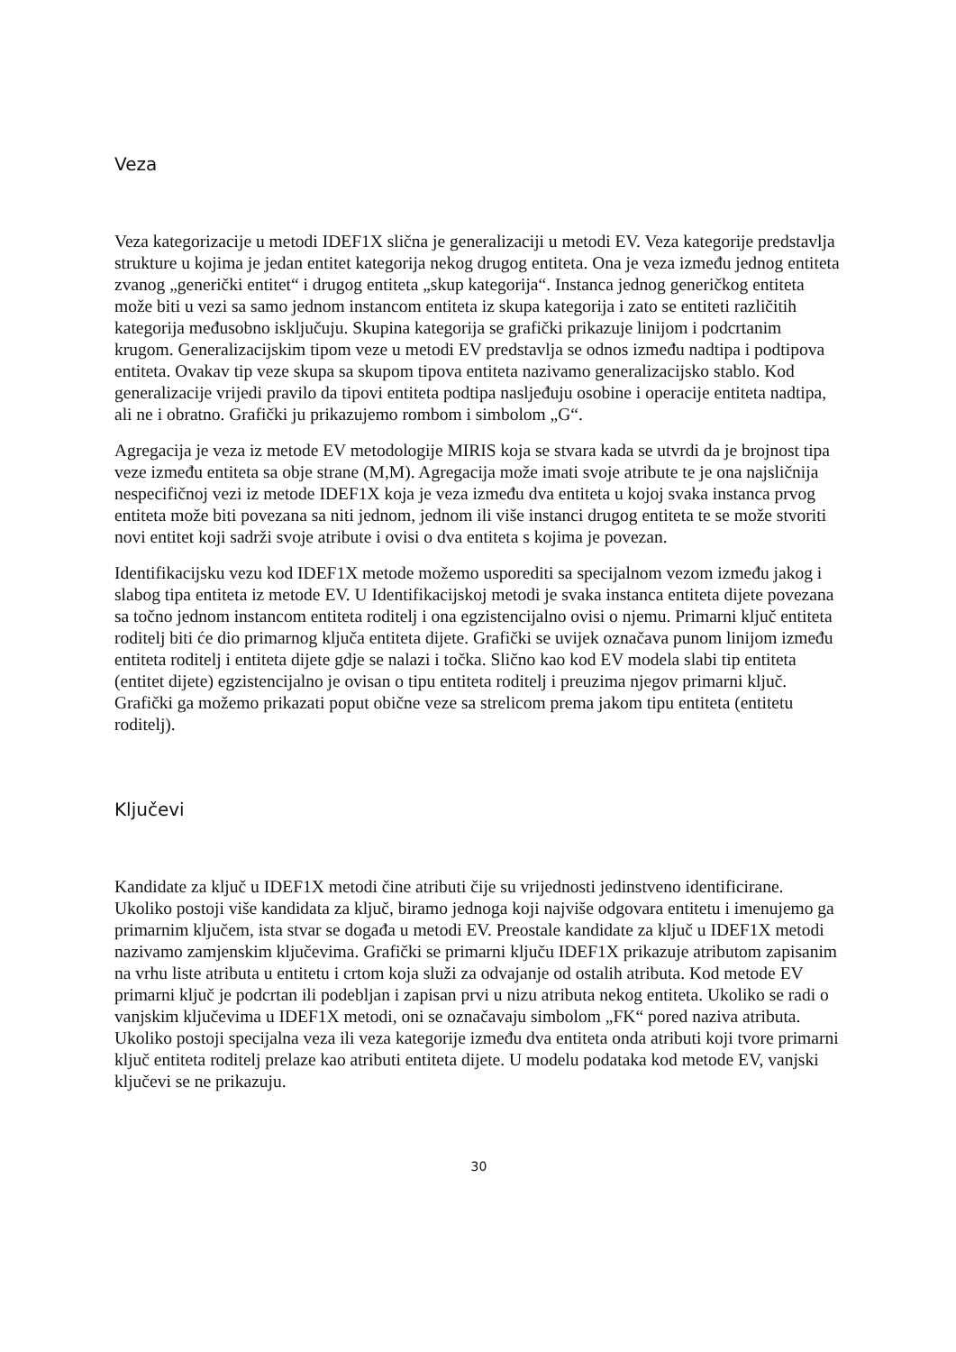Veza
Veza kategorizacije u metodi IDEF1X slična je generalizaciji u metodi EV. Veza kategorije predstavlja strukture u kojima je jedan entitet kategorija nekog drugog entiteta. Ona je veza između jednog entiteta zvanog „generički entitet“ i drugog entiteta „skup kategorija“. Instanca jednog generičkog entiteta može biti u vezi sa samo jednom instancom entiteta iz skupa kategorija i zato se entiteti različitih kategorija međusobno isključuju. Skupina kategorija se grafički prikazuje linijom i podcrtanim krugom. Generalizacijskim tipom veze u metodi EV predstavlja se odnos između nadtipa i podtipova entiteta. Ovakav tip veze skupa sa skupom tipova entiteta nazivamo generalizacijsko stablo. Kod generalizacije vrijedi pravilo da tipovi entiteta podtipa nasljeđuju osobine i operacije entiteta nadtipa, ali ne i obratno. Grafički ju prikazujemo rombom i simbolom „G“.
Agregacija je veza iz metode EV metodologije MIRIS koja se stvara kada se utvrdi da je brojnost tipa veze između entiteta sa obje strane (M,M). Agregacija može imati svoje atribute te je ona najsličnija nespecifičnoj vezi iz metode IDEF1X koja je veza između dva entiteta u kojoj svaka instanca prvog entiteta može biti povezana sa niti jednom, jednom ili više instanci drugog entiteta te se može stvoriti novi entitet koji sadrži svoje atribute i ovisi o dva entiteta s kojima je povezan.
Identifikacijsku vezu kod IDEF1X metode možemo usporediti sa specijalnom vezom između jakog i slabog tipa entiteta iz metode EV. U Identifikacijskoj metodi je svaka instanca entiteta dijete povezana sa točno jednom instancom entiteta roditelj i ona egzistencijalno ovisi o njemu. Primarni ključ entiteta roditelj biti će dio primarnog ključa entiteta dijete. Grafički se uvijek označava punom linijom između entiteta roditelj i entiteta dijete gdje se nalazi i točka. Slično kao kod EV modela slabi tip entiteta (entitet dijete) egzistencijalno je ovisan o tipu entiteta roditelj i preuzima njegov primarni ključ. Grafički ga možemo prikazati poput obične veze sa strelicom prema jakom tipu entiteta (entitetu roditelj).
Ključevi
Kandidate za ključ u IDEF1X metodi čine atributi čije su vrijednosti jedinstveno identificirane. Ukoliko postoji više kandidata za ključ, biramo jednoga koji najviše odgovara entitetu i imenujemo ga primarnim ključem, ista stvar se događa u metodi EV. Preostale kandidate za ključ u IDEF1X metodi nazivamo zamjenskim ključevima. Grafički se primarni ključu IDEF1X prikazuje atributom zapisanim na vrhu liste atributa u entitetu i crtom koja služi za odvajanje od ostalih atributa. Kod metode EV primarni ključ je podcrtan ili podebljan i zapisan prvi u nizu atributa nekog entiteta. Ukoliko se radi o vanjskim ključevima u IDEF1X metodi, oni se označavaju simbolom „FK“ pored naziva atributa. Ukoliko postoji specijalna veza ili veza kategorije između dva entiteta onda atributi koji tvore primarni ključ entiteta roditelj prelaze kao atributi entiteta dijete. U modelu podataka kod metode EV, vanjski ključevi se ne prikazuju.
30